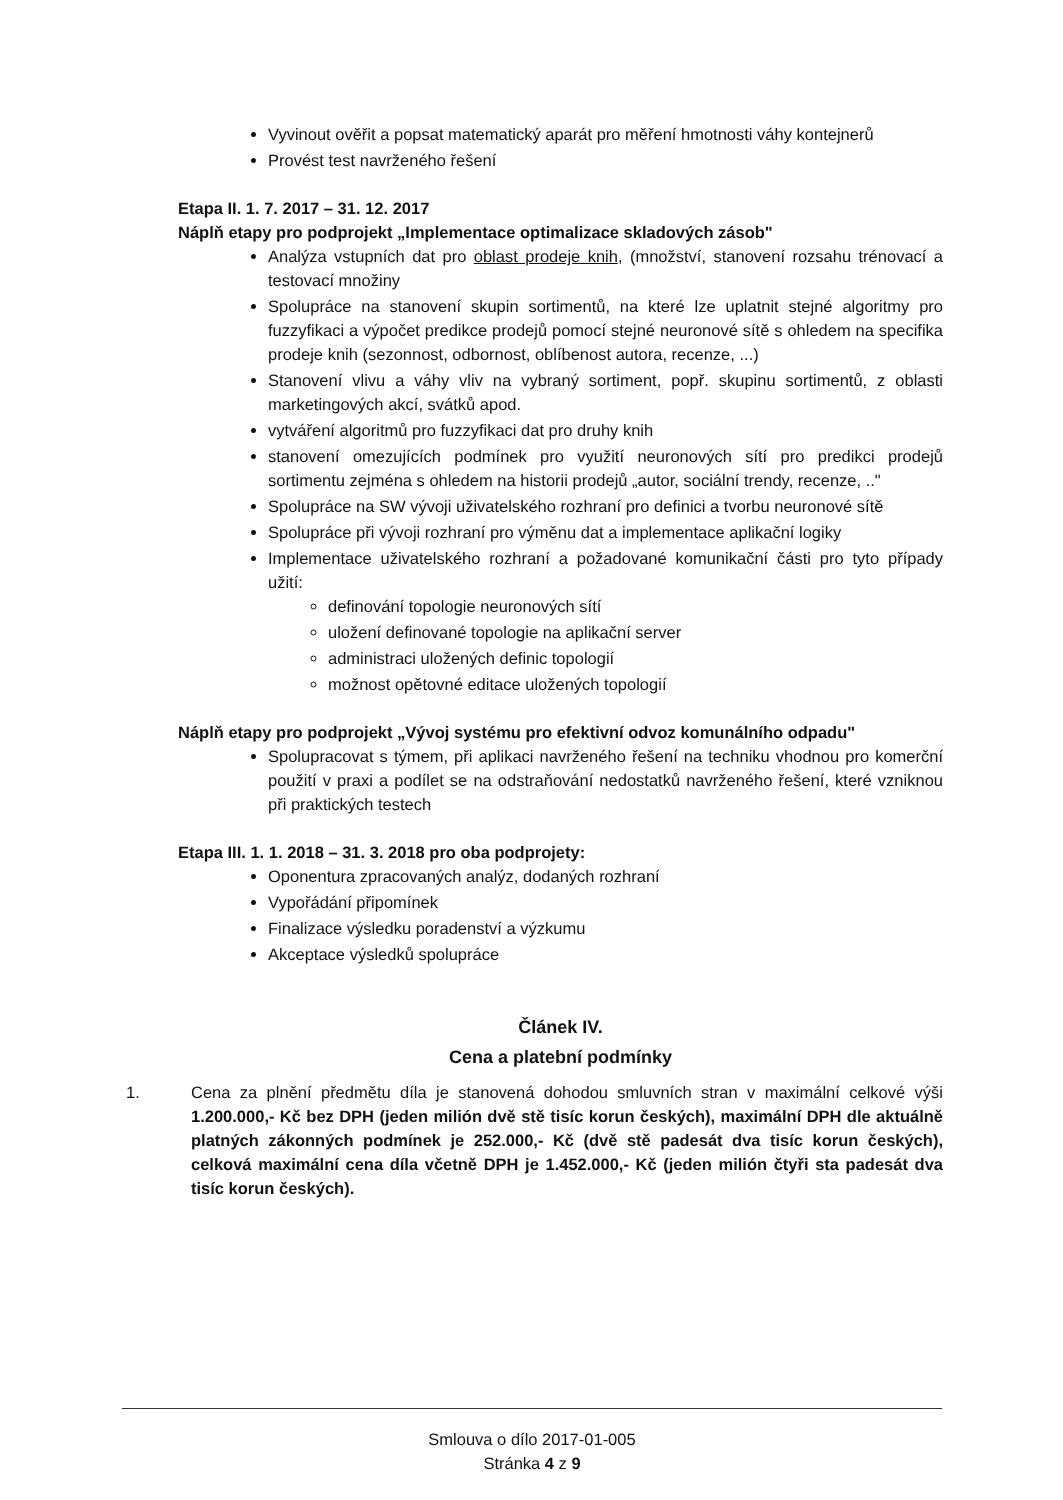Vyvinout ověřit a popsat matematický aparát pro měření hmotnosti váhy kontejnerů
Provést test navrženého řešení
Etapa II. 1. 7. 2017 – 31. 12. 2017
Náplň etapy pro podprojekt „Implementace optimalizace skladových zásob"
Analýza vstupních dat pro oblast prodeje knih, (množství, stanovení rozsahu trénovací a testovací množiny
Spolupráce na stanovení skupin sortimentů, na které lze uplatnit stejné algoritmy pro fuzzyfikaci a výpočet predikce prodejů pomocí stejné neuronové sítě s ohledem na specifika prodeje knih (sezonnost, odbornost, oblíbenost autora, recenze, ...)
Stanovení vlivu a váhy vliv na vybraný sortiment, popř. skupinu sortimentů, z oblasti marketingových akcí, svátků apod.
vytváření algoritmů pro fuzzyfikaci dat pro druhy knih
stanovení omezujících podmínek pro využití neuronových sítí pro predikci prodejů sortimentu zejména s ohledem na historii prodejů „autor, sociální trendy, recenze, .."
Spolupráce na SW vývoji uživatelského rozhraní pro definici a tvorbu neuronové sítě
Spolupráce při vývoji rozhraní pro výměnu dat a implementace aplikační logiky
Implementace uživatelského rozhraní a požadované komunikační části pro tyto případy užití:
definování topologie neuronových sítí
uložení definované topologie na aplikační server
administraci uložených definic topologií
možnost opětovné editace uložených topologií
Náplň etapy pro podprojekt „Vývoj systému pro efektivní odvoz komunálního odpadu"
Spolupracovat s týmem, při aplikaci navrženého řešení na techniku vhodnou pro komerční použití v praxi a podílet se na odstraňování nedostatků navrženého řešení, které vzniknou při praktických testech
Etapa III. 1. 1. 2018 – 31. 3. 2018 pro oba podprojety:
Oponentura zpracovaných analýz, dodaných rozhraní
Vypořádání připomínek
Finalizace výsledku poradenství a výzkumu
Akceptace výsledků spolupráce
Článek IV.
Cena a platební podmínky
1. Cena za plnění předmětu díla je stanovená dohodou smluvních stran v maximální celkové výši 1.200.000,- Kč bez DPH (jeden milión dvě stě tisíc korun českých), maximální DPH dle aktuálně platných zákonných podmínek je 252.000,- Kč (dvě stě padesát dva tisíc korun českých), celková maximální cena díla včetně DPH je 1.452.000,- Kč (jeden milión čtyři sta padesát dva tisíc korun českých).
Smlouva o dílo 2017-01-005
Stránka 4 z 9